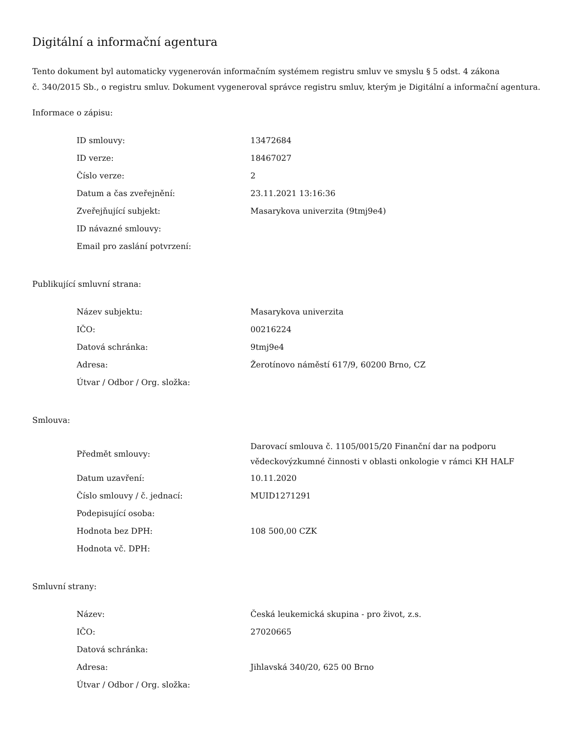Digitální a informační agentura
Tento dokument byl automaticky vygenerován informačním systémem registru smluv ve smyslu § 5 odst. 4 zákona
č. 340/2015 Sb., o registru smluv. Dokument vygeneroval správce registru smluv, kterým je Digitální a informační agentura.
Informace o zápisu:
| ID smlouvy: | 13472684 |
| ID verze: | 18467027 |
| Číslo verze: | 2 |
| Datum a čas zveřejnění: | 23.11.2021 13:16:36 |
| Zveřejňující subjekt: | Masarykova univerzita (9tmj9e4) |
| ID návazné smlouvy: | |
| Email pro zaslání potvrzení: | |
Publikující smluvní strana:
| Název subjektu: | Masarykova univerzita |
| IČO: | 00216224 |
| Datová schránka: | 9tmj9e4 |
| Adresa: | Žerotínovo náměstí 617/9, 60200 Brno, CZ |
| Útvar / Odbor / Org. složka: | |
Smlouva:
| Předmět smlouvy: | Darovací smlouva č. 1105/0015/20 Finanční dar na podporu vědeckovýzkumné činnosti v oblasti onkologie v rámci KH HALF |
| Datum uzavření: | 10.11.2020 |
| Číslo smlouvy / č. jednací: | MUID1271291 |
| Podepisující osoba: | |
| Hodnota bez DPH: | 108 500,00 CZK |
| Hodnota vč. DPH: | |
Smluvní strany:
| Název: | Česká leukemická skupina - pro život, z.s. |
| IČO: | 27020665 |
| Datová schránka: | |
| Adresa: | Jihlavská 340/20, 625 00 Brno |
| Útvar / Odbor / Org. složka: | |